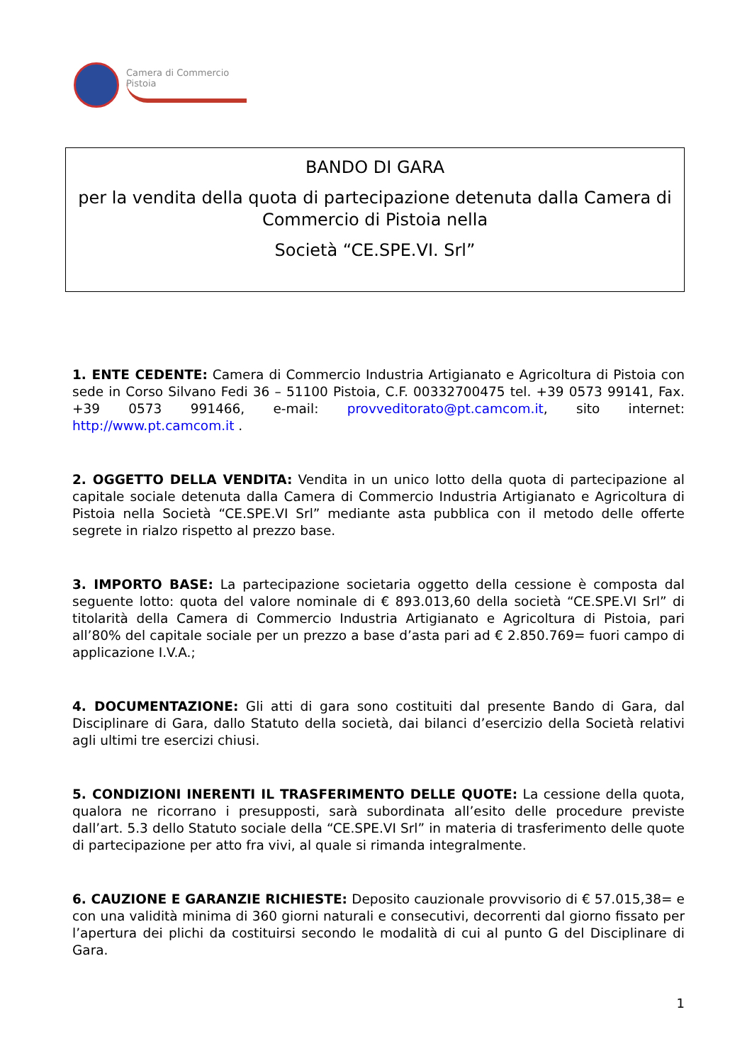Camera di Commercio
Pistoia
BANDO DI GARA
per la vendita della quota di partecipazione detenuta dalla Camera di Commercio di Pistoia nella
Società “CE.SPE.VI. Srl”
1. ENTE CEDENTE: Camera di Commercio Industria Artigianato e Agricoltura di Pistoia con sede in Corso Silvano Fedi 36 – 51100 Pistoia, C.F. 00332700475 tel. +39 0573 99141, Fax. +39 0573 991466, e-mail: provveditorato@pt.camcom.it, sito internet: http://www.pt.camcom.it .
2. OGGETTO DELLA VENDITA: Vendita in un unico lotto della quota di partecipazione al capitale sociale detenuta dalla Camera di Commercio Industria Artigianato e Agricoltura di Pistoia nella Società “CE.SPE.VI Srl” mediante asta pubblica con il metodo delle offerte segrete in rialzo rispetto al prezzo base.
3. IMPORTO BASE: La partecipazione societaria oggetto della cessione è composta dal seguente lotto: quota del valore nominale di € 893.013,60 della società “CE.SPE.VI Srl” di titolarità della Camera di Commercio Industria Artigianato e Agricoltura di Pistoia, pari all’80% del capitale sociale per un prezzo a base d’asta pari ad € 2.850.769= fuori campo di applicazione I.V.A.;
4. DOCUMENTAZIONE: Gli atti di gara sono costituiti dal presente Bando di Gara, dal Disciplinare di Gara, dallo Statuto della società, dai bilanci d’esercizio della Società relativi agli ultimi tre esercizi chiusi.
5. CONDIZIONI INERENTI IL TRASFERIMENTO DELLE QUOTE: La cessione della quota, qualora ne ricorrano i presupposti, sarà subordinata all’esito delle procedure previste dall’art. 5.3 dello Statuto sociale della “CE.SPE.VI Srl” in materia di trasferimento delle quote di partecipazione per atto fra vivi, al quale si rimanda integralmente.
6. CAUZIONE E GARANZIE RICHIESTE: Deposito cauzionale provvisorio di € 57.015,38= e con una validità minima di 360 giorni naturali e consecutivi, decorrenti dal giorno fissato per l’apertura dei plichi da costituirsi secondo le modalità di cui al punto G del Disciplinare di Gara.
1